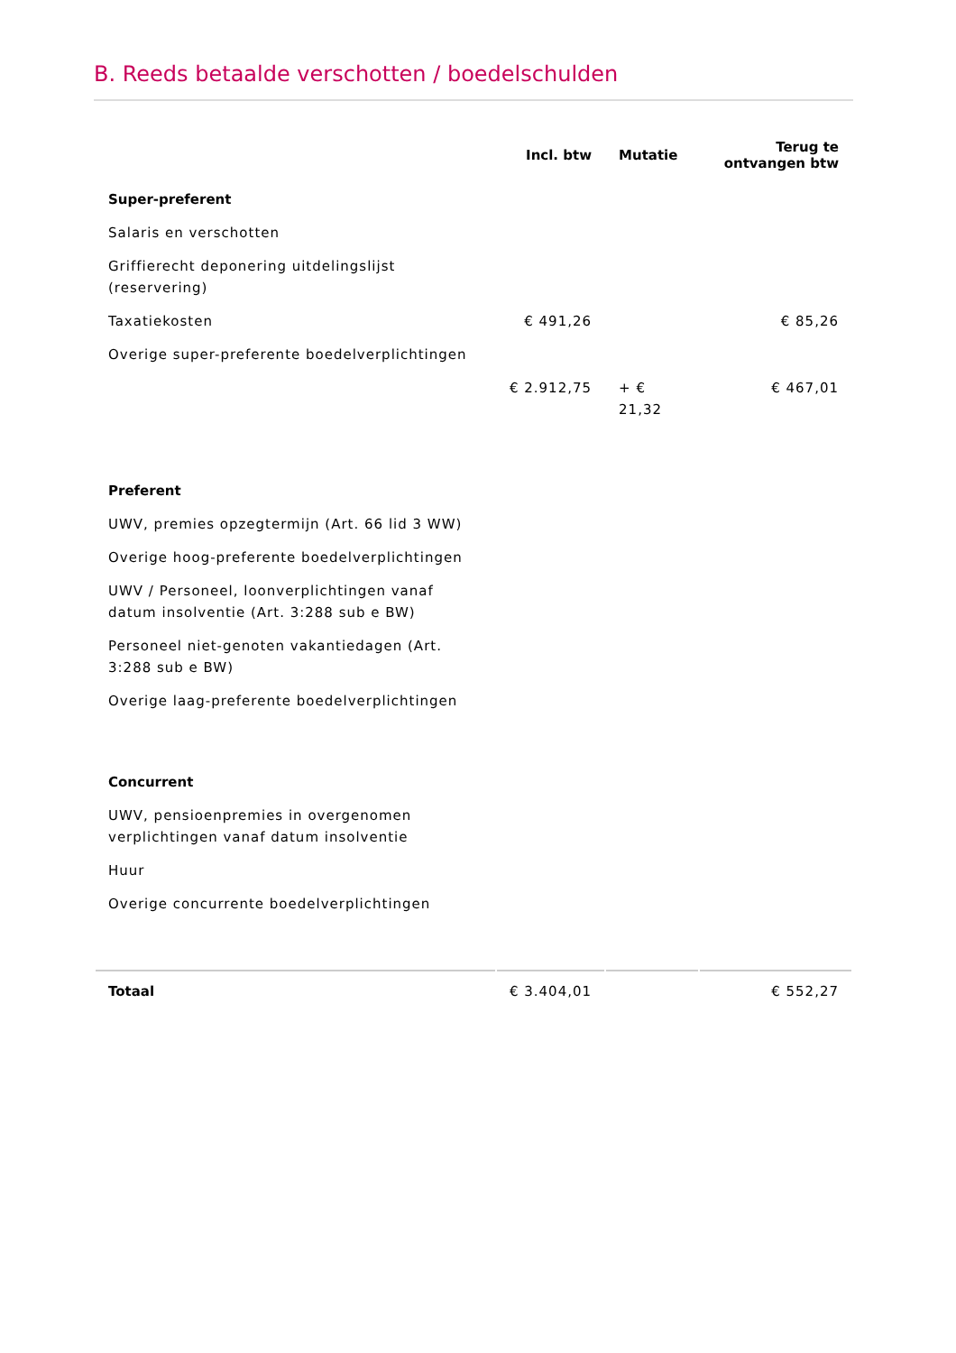B. Reeds betaalde verschotten / boedelschulden
| | Incl. btw | Mutatie | Terug te ontvangen btw |
| --- | --- | --- | --- |
| Super-preferent | | | |
| Salaris en verschotten | | | |
| Griffierecht deponering uitdelingslijst (reservering) | | | |
| Taxatiekosten | € 491,26 | | € 85,26 |
| Overige super-preferente boedelverplichtingen | | | |
| | € 2.912,75 | + € 21,32 | € 467,01 |
| Preferent | | | |
| UWV, premies opzegtermijn (Art. 66 lid 3 WW) | | | |
| Overige hoog-preferente boedelverplichtingen | | | |
| UWV / Personeel, loonverplichtingen vanaf datum insolventie (Art. 3:288 sub e BW) | | | |
| Personeel niet-genoten vakantiedagen (Art. 3:288 sub e BW) | | | |
| Overige laag-preferente boedelverplichtingen | | | |
| Concurrent | | | |
| UWV, pensioenpremies in overgenomen verplichtingen vanaf datum insolventie | | | |
| Huur | | | |
| Overige concurrente boedelverplichtingen | | | |
| Totaal | € 3.404,01 | | € 552,27 |